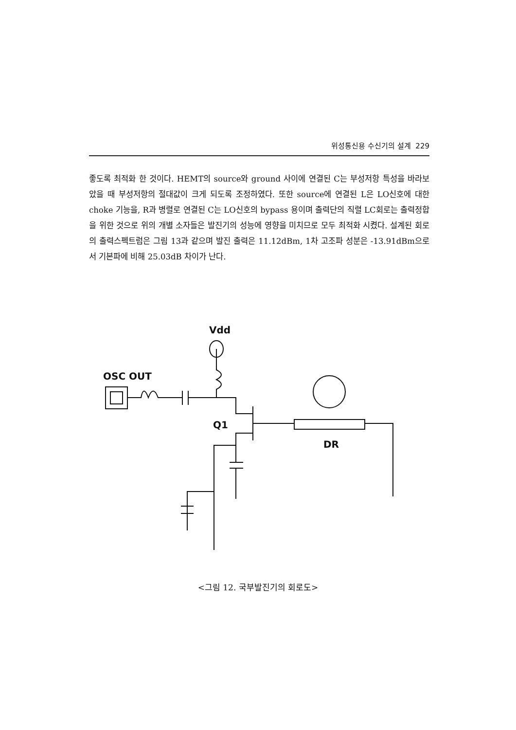위성통신용 수신기의 설계 229
좋도록 최적화 한 것이다. HEMT의 source와 ground 사이에 연결된 C는 부성저항 특성을 바라보았을 때 부성저항의 절대값이 크게 되도록 조정하였다. 또한 source에 연결된 L은 LO신호에 대한 choke 기능을, R과 병렬로 연결된 C는 LO신호의 bypass 용이며 출력단의 직렬 LC회로는 출력정합을 위한 것으로 위의 개별 소자들은 발진기의 성능에 영향을 미치므로 모두 최적화 시켰다. 설계된 회로의 출력스펙트럼은 그림 13과 같으며 발진 출력은 11.12dBm, 1차 고조파 성분은 -13.91dBm으로서 기본파에 비해 25.03dB 차이가 난다.
Vdd
OSC OUT
Q1
DR
<그림 12. 국부발진기의 회로도>